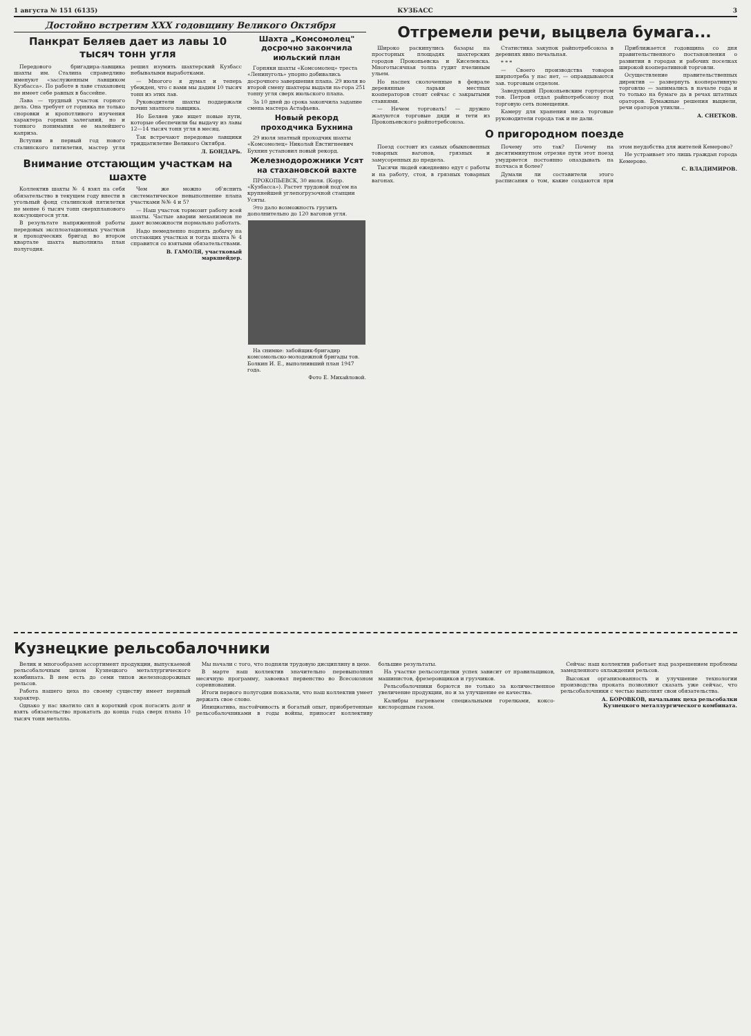1 августа № 151 (6135) КУЗБАСС 3
Достойно встретим XXX годовщину Великого Октября
Панкрат Беляев дает из лавы 10 тысяч тонн угля
Передового бригадира-лавщика шахты им. Сталина справедливо именуют «заслуженным лавщиком Кузбасса». По работе в лаве стахановец не имеет себе равных в бассейне.
Лава — трудный участок горного дела. Она требует от горняка не только сноровки и кропотливого изучения характера горных залеганий, но и тонкого понимания ее малейшего каприза.
Вступив в первый год нового сталинского пятилетия, мастер угля решил изумить шахтерский Кузбасс небывалыми выработками.
— Многого я думал и теперь убежден, что с вами мы дадим 10 тысяч тонн из этих лав.
Руководители шахты поддержали почин знатного лавщика.
Но Беляев уже ищет новые пути, которые обеспечили бы выдачу из лавы 12—14 тысяч тонн угля в месяц.
Так встречают передовые лавщики тридцатилетие Великого Октября.
Л. БОНДАРЬ.
Внимание отстающим участкам на шахте
Коллектив шахты № 4 взял на себя обязательство в текущем году внести в угольный фонд сталинской пятилетки не менее 6 тысяч тонн сверхпланового коксующегося угля.
В результате напряженной работы передовых эксплоатационных участков и проходческих бригад во втором квартале шахта выполнила план полугодия.
Чем же можно об'яснить систематическое невыполнение плана участками №№ 4 и 5?
— Наш участок тормозит работу всей шахты. Частые аварии механизмов не дают возможности нормально работать.
Надо немедленно поднять добычу на отстающих участках и тогда шахта № 4 справится со взятыми обязательствами.
В. ГАМОЛЯ, участковый маркшейдер.
Шахта „Комсомолец" досрочно закончила июльский план
Горняки шахты «Комсомолец» треста «Ленинуголь» упорно добивались досрочного завершения плана. 29 июля во второй смену шахтеры выдали на-гора 251 тонну угля сверх июльского плана.
За 10 дней до срока закончила задание смена мастера Астафьева.
Новый рекорд проходчика Бухнина
29 июля знатный проходчик шахты «Комсомолец» Николай Евстигнеевич Бухнин установил новый рекорд.
Железнодорожники Усят на стахановской вахте
ПРОКОПЬЕВСК, 30 июля. (Корр. «Кузбасса»). Растет трудовой под'ем на крупнейшей углепогрузочной станции Усяты.
Это дало возможность грузить дополнительно до 120 вагонов угля.
На снимке: забойщик-бригадир комсомольско-молодежной бригады тов. Болкин И. Е., выполнивший план 1947 года.
Фото Е. Михайловой.
Отгремели речи, выцвела бумага...
Широко раскинулись базары на просторных площадях шахтерских городов Прокопьевска и Киселевска. Многотысячная толпа гудит пчелиным ульем.
Но наспех сколоченные в феврале деревянные ларьки местных кооператоров стоят сейчас с закрытыми ставнями.
— Нечем торговать! — дружно жалуются торговые дяди и тети из Прокопьевского райпотребсоюза.
Статистика закупок райпотребсоюза в деревнях явно печальная.
* * *
— Своего производства товаров ширпотреба у нас нет, — оправдываются зав. торговым отделом.
Заведующий Прокопьевским горторгом тов. Петров отдал райпотребсоюзу под торговую сеть помещения.
Камеру для хранения мяса торговые руководители города так и не дали.
Приближается годовщина со дня правительственного постановления о развитии в городах и рабочих поселках широкой кооперативной торговли.
Осуществление правительственных директив — развернуть кооперативную торговлю — занимались в начале года и то только на бумаге да в речах штатных ораторов. Бумажные решения выцвели, речи ораторов утихли...
А. СНЕТКОВ.
О пригородном поезде
Поезд состоит из самых обыкновенных товарных вагонов, грязных и замусоренных до предела.
Тысячи людей ежедневно едут с работы и на работу, стоя, в грязных товарных вагонах.
Почему это так? Почему на десятиминутном отрезке пути этот поезд умудряется постоянно опаздывать на полчаса и более?
Думали ли составители этого расписания о том, какие создаются при этом неудобства для жителей Кемерово?
Не устраивает это лишь граждан города Кемерово.
С. ВЛАДИМИРОВ.
Кузнецкие рельсобалочники
Велик и многообразен ассортимент продукции, выпускаемой рельсобалочным цехом Кузнецкого металлургического комбината. В нем есть до семи типов железнодорожных рельсов.
Работа нашего цеха по своему существу имеет нервный характер.
Однако у нас хватило сил в короткий срок погасить долг и взять обязательство прокатать до конца года сверх плана 10 тысяч тонн металла.
Мы начали с того, что подняли трудовую дисциплину в цехе.
В марте наш коллектив значительно перевыполнил месячную программу, завоевал первенство во Всесоюзном соревновании.
Итоги первого полугодия показали, что наш коллектив умеет держать свое слово.
Инициатива, настойчивость и богатый опыт, приобретенные рельсобалочниками в годы войны, приносят коллективу большие результаты.
На участке рельсоотделки успех зависит от правильщиков, машинистов, фрезеровщиков и грузчиков.
Рельсобалочники борются не только за количественное увеличение продукции, но и за улучшение ее качества.
Калибры нагреваем специальными горелками, коксо-кислородным газом.
Сейчас наш коллектив работает над разрешением проблемы замедленного охлаждения рельсов.
Высокая организованность и улучшение технологии производства проката позволяют сказать уже сейчас, что рельсобалочники с честью выполнят свои обязательства.
А. БОРОВКОВ, начальник цеха рельсобалки Кузнецкого металлургического комбината.